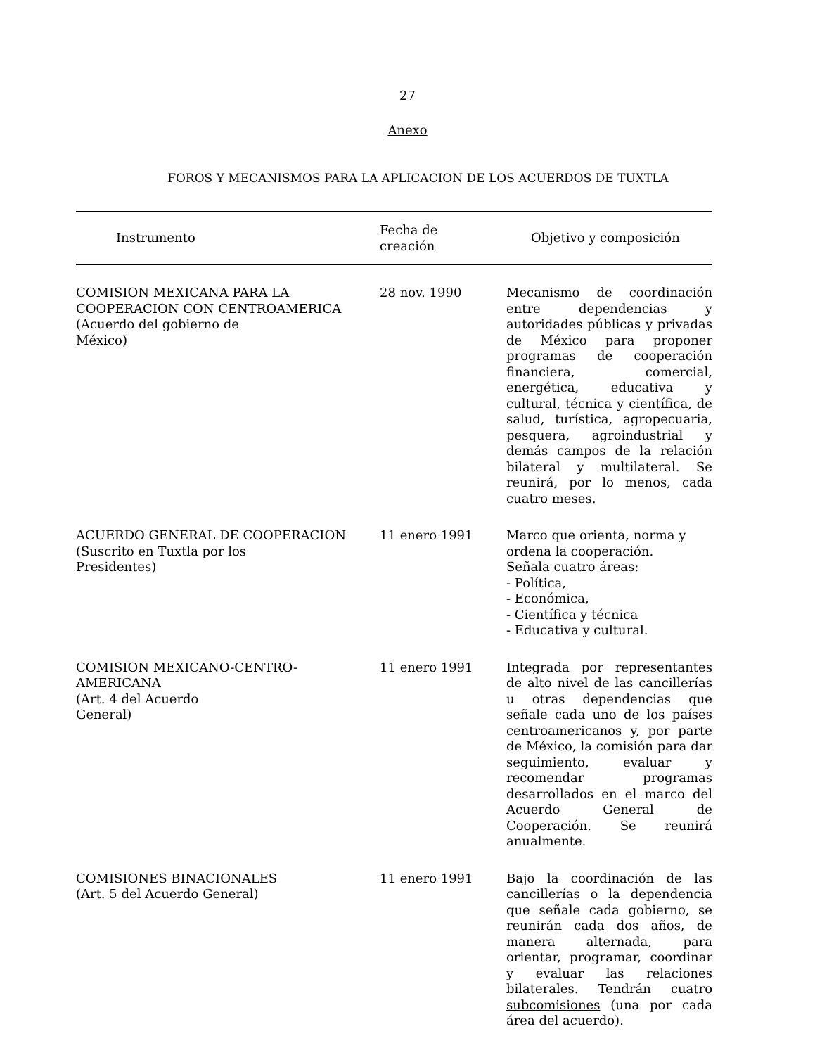27
Anexo
FOROS Y MECANISMOS PARA LA APLICACION DE LOS ACUERDOS DE TUXTLA
| Instrumento | Fecha de creación | Objetivo y composición |
| --- | --- | --- |
| COMISION MEXICANA PARA LA COOPERACION CON CENTROAMERICA (Acuerdo del gobierno de México) | 28 nov. 1990 | Mecanismo de coordinación entre dependencias y autoridades públicas y privadas de México para proponer programas de cooperación financiera, comercial, energética, educativa y cultural, técnica y científica, de salud, turística, agropecuaria, pesquera, agroindustrial y demás campos de la relación bilateral y multilateral. Se reunirá, por lo menos, cada cuatro meses. |
| ACUERDO GENERAL DE COOPERACION (Suscrito en Tuxtla por los Presidentes) | 11 enero 1991 | Marco que orienta, norma y ordena la cooperación. Señala cuatro áreas: - Política, - Económica, - Científica y técnica - Educativa y cultural. |
| COMISION MEXICANO-CENTRO- AMERICANA (Art. 4 del Acuerdo General) | 11 enero 1991 | Integrada por representantes de alto nivel de las cancillerías u otras dependencias que señale cada uno de los países centroamericanos y, por parte de México, la comisión para dar seguimiento, evaluar y recomendar programas desarrollados en el marco del Acuerdo General de Cooperación. Se reunirá anualmente. |
| COMISIONES BINACIONALES (Art. 5 del Acuerdo General) | 11 enero 1991 | Bajo la coordinación de las cancillerías o la dependencia que señale cada gobierno, se reunirán cada dos años, de manera alternada, para orientar, programar, coordinar y evaluar las relaciones bilaterales. Tendrán cuatro subcomisiones (una por cada área del acuerdo). |